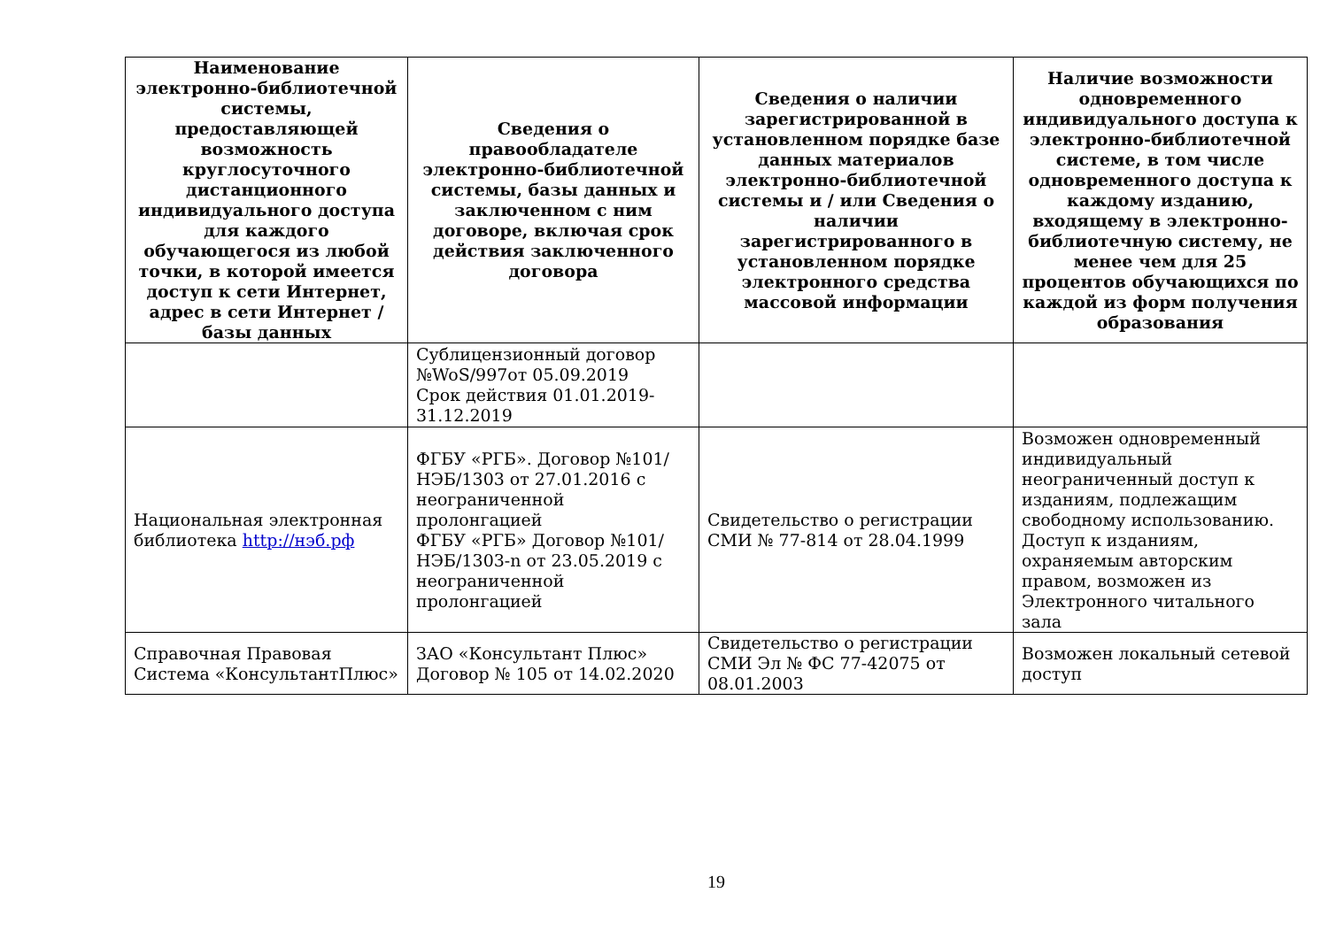| Наименование электронно-библиотечной системы, предоставляющей возможность круглосуточного дистанционного индивидуального доступа для каждого обучающегося из любой точки, в которой имеется доступ к сети Интернет, адрес в сети Интернет / базы данных | Сведения о правообладателе электронно-библиотечной системы, базы данных и заключенном с ним договоре, включая срок действия заключенного договора | Сведения о наличии зарегистрированной в установленном порядке базе данных материалов электронно-библиотечной системы и / или Сведения о наличии зарегистрированного в установленном порядке электронного средства массовой информации | Наличие возможности одновременного индивидуального доступа к электронно-библиотечной системе, в том числе одновременного доступа к каждому изданию, входящему в электронно-библиотечную систему, не менее чем для 25 процентов обучающихся по каждой из форм получения образования |
| --- | --- | --- | --- |
| | Сублицензионный договор №WoS/997от 05.09.2019 Срок действия 01.01.2019-31.12.2019 | | |
| Национальная электронная библиотека http://нэб.рф | ФГБУ «РГБ». Договор №101/НЭБ/1303 от 27.01.2016 с неограниченной пролонгацией ФГБУ «РГБ» Договор №101/НЭБ/1303-n от 23.05.2019 с неограниченной пролонгацией | Свидетельство о регистрации СМИ № 77-814 от 28.04.1999 | Возможен одновременный индивидуальный неограниченный доступ к изданиям, подлежащим свободному использованию. Доступ к изданиям, охраняемым авторским правом, возможен из Электронного читального зала |
| Справочная Правовая Система «КонсультантПлюс» | ЗАО «Консультант Плюс» Договор № 105 от 14.02.2020 | Свидетельство о регистрации СМИ Эл № ФС 77-42075 от 08.01.2003 | Возможен локальный сетевой доступ |
19